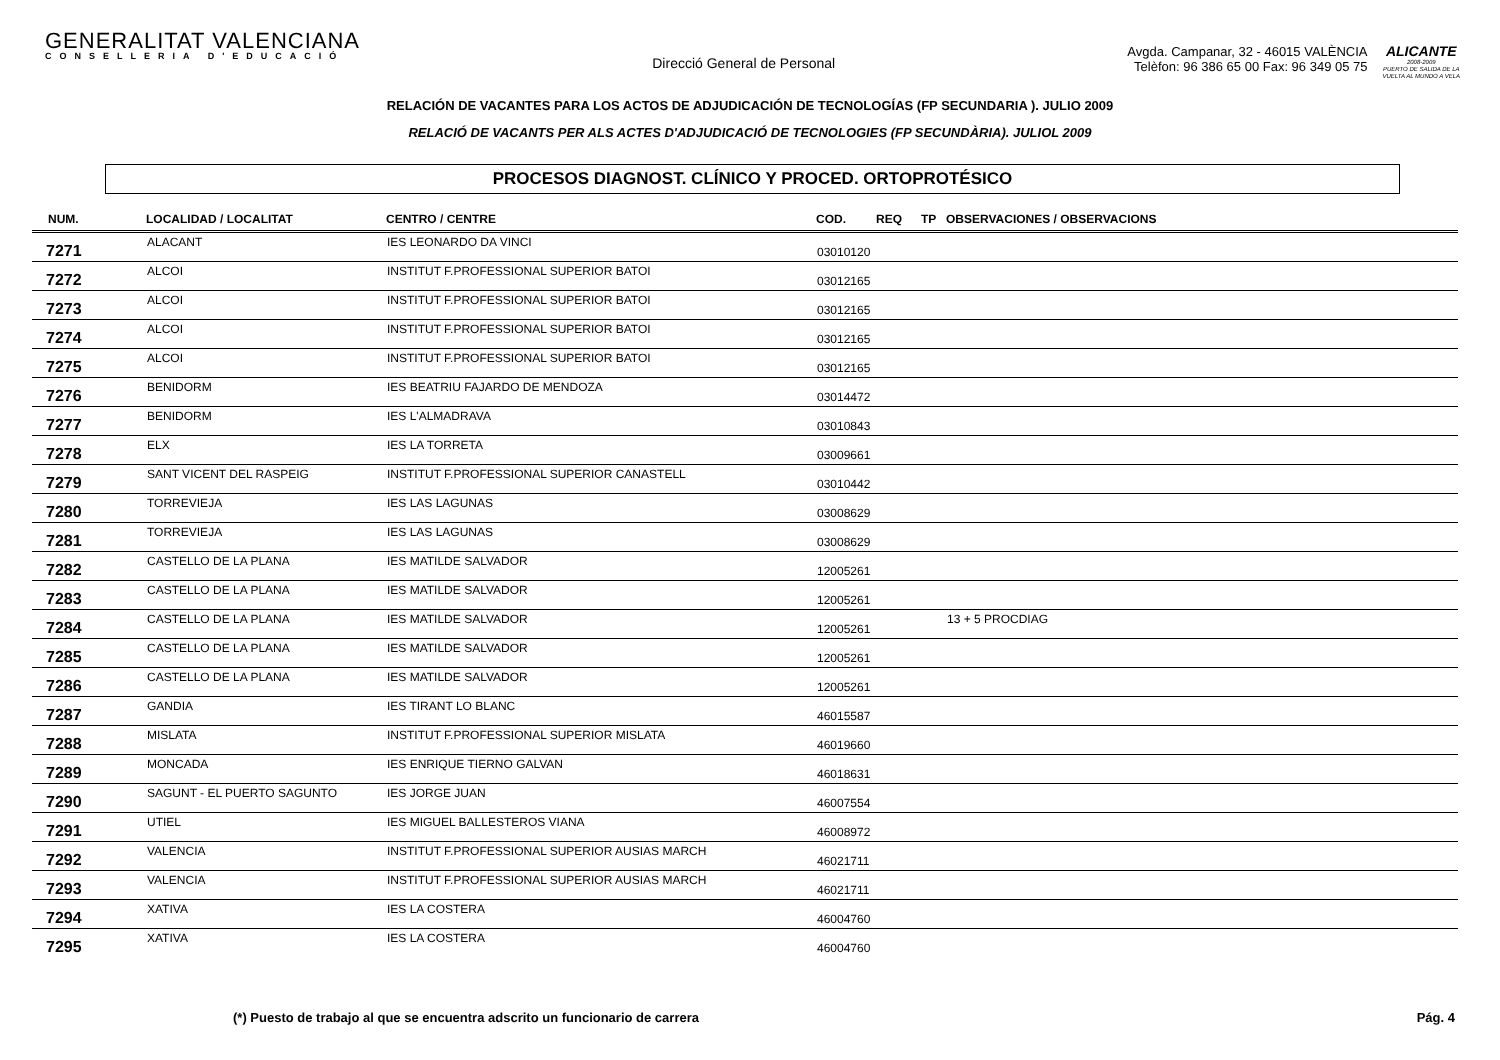GENERALITAT VALENCIANA
CONSELLERIA D'EDUCACIÓ
Direcció General de Personal
Avgda. Campanar, 32 - 46015 VALÈNCIA
Telèfon: 96 386 65 00 Fax: 96 349 05 75
ALICANTE
2008-2009
PUERTO DE SALIDA DE LA
VUELTA AL MUNDO A VELA
RELACIÓN DE VACANTES PARA LOS ACTOS DE ADJUDICACIÓN DE TECNOLOGÍAS (FP SECUNDARIA ). JULIO 2009
RELACIÓ DE VACANTS PER ALS ACTES D'ADJUDICACIÓ DE TECNOLOGIES (FP SECUNDÀRIA). JULIOL 2009
PROCESOS DIAGNOST. CLÍNICO Y PROCED. ORTOPROTÉSICO
| NUM. | LOCALIDAD / LOCALITAT | CENTRO / CENTRE | COD. | REQ | TP | OBSERVACIONES / OBSERVACIONS |
| --- | --- | --- | --- | --- | --- | --- |
| 7271 | ALACANT | IES LEONARDO DA VINCI | 03010120 | | | |
| 7272 | ALCOI | INSTITUT F.PROFESSIONAL SUPERIOR BATOI | 03012165 | | | |
| 7273 | ALCOI | INSTITUT F.PROFESSIONAL SUPERIOR BATOI | 03012165 | | | |
| 7274 | ALCOI | INSTITUT F.PROFESSIONAL SUPERIOR BATOI | 03012165 | | | |
| 7275 | ALCOI | INSTITUT F.PROFESSIONAL SUPERIOR BATOI | 03012165 | | | |
| 7276 | BENIDORM | IES BEATRIU FAJARDO DE MENDOZA | 03014472 | | | |
| 7277 | BENIDORM | IES L'ALMADRAVA | 03010843 | | | |
| 7278 | ELX | IES LA TORRETA | 03009661 | | | |
| 7279 | SANT VICENT DEL RASPEIG | INSTITUT F.PROFESSIONAL SUPERIOR CANASTELL | 03010442 | | | |
| 7280 | TORREVIEJA | IES LAS LAGUNAS | 03008629 | | | |
| 7281 | TORREVIEJA | IES LAS LAGUNAS | 03008629 | | | |
| 7282 | CASTELLO DE LA PLANA | IES MATILDE SALVADOR | 12005261 | | | |
| 7283 | CASTELLO DE LA PLANA | IES MATILDE SALVADOR | 12005261 | | | |
| 7284 | CASTELLO DE LA PLANA | IES MATILDE SALVADOR | 12005261 | | | 13 + 5 PROCDIAG |
| 7285 | CASTELLO DE LA PLANA | IES MATILDE SALVADOR | 12005261 | | | |
| 7286 | CASTELLO DE LA PLANA | IES MATILDE SALVADOR | 12005261 | | | |
| 7287 | GANDIA | IES TIRANT LO BLANC | 46015587 | | | |
| 7288 | MISLATA | INSTITUT F.PROFESSIONAL SUPERIOR MISLATA | 46019660 | | | |
| 7289 | MONCADA | IES ENRIQUE TIERNO GALVAN | 46018631 | | | |
| 7290 | SAGUNT - EL PUERTO SAGUNTO | IES JORGE JUAN | 46007554 | | | |
| 7291 | UTIEL | IES MIGUEL BALLESTEROS VIANA | 46008972 | | | |
| 7292 | VALENCIA | INSTITUT F.PROFESSIONAL SUPERIOR AUSIAS MARCH | 46021711 | | | |
| 7293 | VALENCIA | INSTITUT F.PROFESSIONAL SUPERIOR AUSIAS MARCH | 46021711 | | | |
| 7294 | XATIVA | IES LA COSTERA | 46004760 | | | |
| 7295 | XATIVA | IES LA COSTERA | 46004760 | | | |
(*) Puesto de trabajo al que se encuentra adscrito un funcionario de carrera Pág. 4